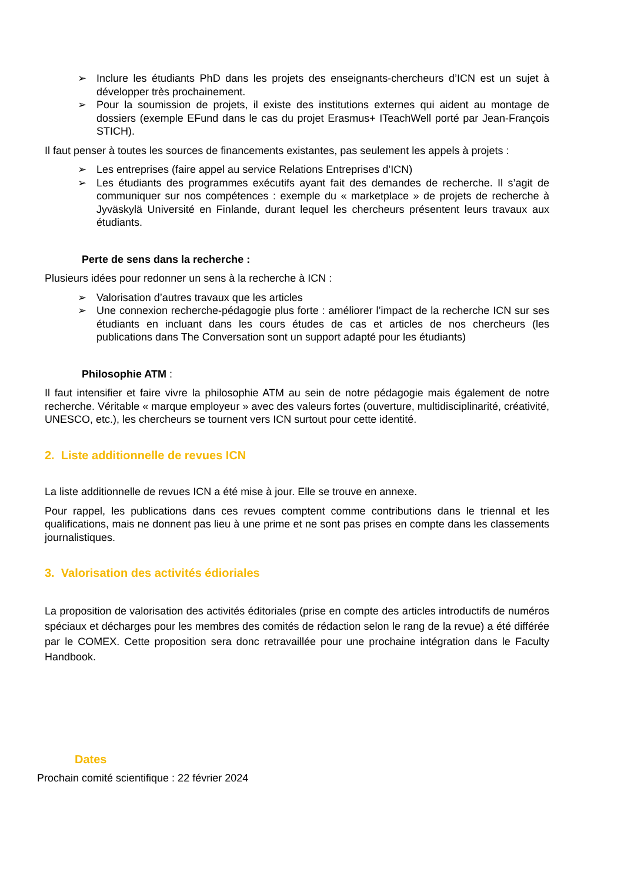➢ Inclure les étudiants PhD dans les projets des enseignants-chercheurs d’ICN est un sujet à développer très prochainement.
➢ Pour la soumission de projets, il existe des institutions externes qui aident au montage de dossiers (exemple EFund dans le cas du projet Erasmus+ ITeachWell porté par Jean-François STICH).
Il faut penser à toutes les sources de financements existantes, pas seulement les appels à projets :
➢ Les entreprises (faire appel au service Relations Entreprises d’ICN)
➢ Les étudiants des programmes exécutifs ayant fait des demandes de recherche. Il s’agit de communiquer sur nos compétences : exemple du « marketplace » de projets de recherche à Jyväskylä Université en Finlande, durant lequel les chercheurs présentent leurs travaux aux étudiants.
Perte de sens dans la recherche :
Plusieurs idées pour redonner un sens à la recherche à ICN :
➢ Valorisation d’autres travaux que les articles
➢ Une connexion recherche-pédagogie plus forte : améliorer l’impact de la recherche ICN sur ses étudiants en incluant dans les cours études de cas et articles de nos chercheurs (les publications dans The Conversation sont un support adapté pour les étudiants)
Philosophie ATM :
Il faut intensifier et faire vivre la philosophie ATM au sein de notre pédagogie mais également de notre recherche. Véritable « marque employeur » avec des valeurs fortes (ouverture, multidisciplinarité, créativité, UNESCO, etc.), les chercheurs se tournent vers ICN surtout pour cette identité.
2. Liste additionnelle de revues ICN
La liste additionnelle de revues ICN a été mise à jour. Elle se trouve en annexe.
Pour rappel, les publications dans ces revues comptent comme contributions dans le triennal et les qualifications, mais ne donnent pas lieu à une prime et ne sont pas prises en compte dans les classements journalistiques.
3. Valorisation des activités édioriales
La proposition de valorisation des activités éditoriales (prise en compte des articles introductifs de numéros spéciaux et décharges pour les membres des comités de rédaction selon le rang de la revue) a été différée par le COMEX. Cette proposition sera donc retravaillée pour une prochaine intégration dans le Faculty Handbook.
Dates
Prochain comité scientifique : 22 février 2024